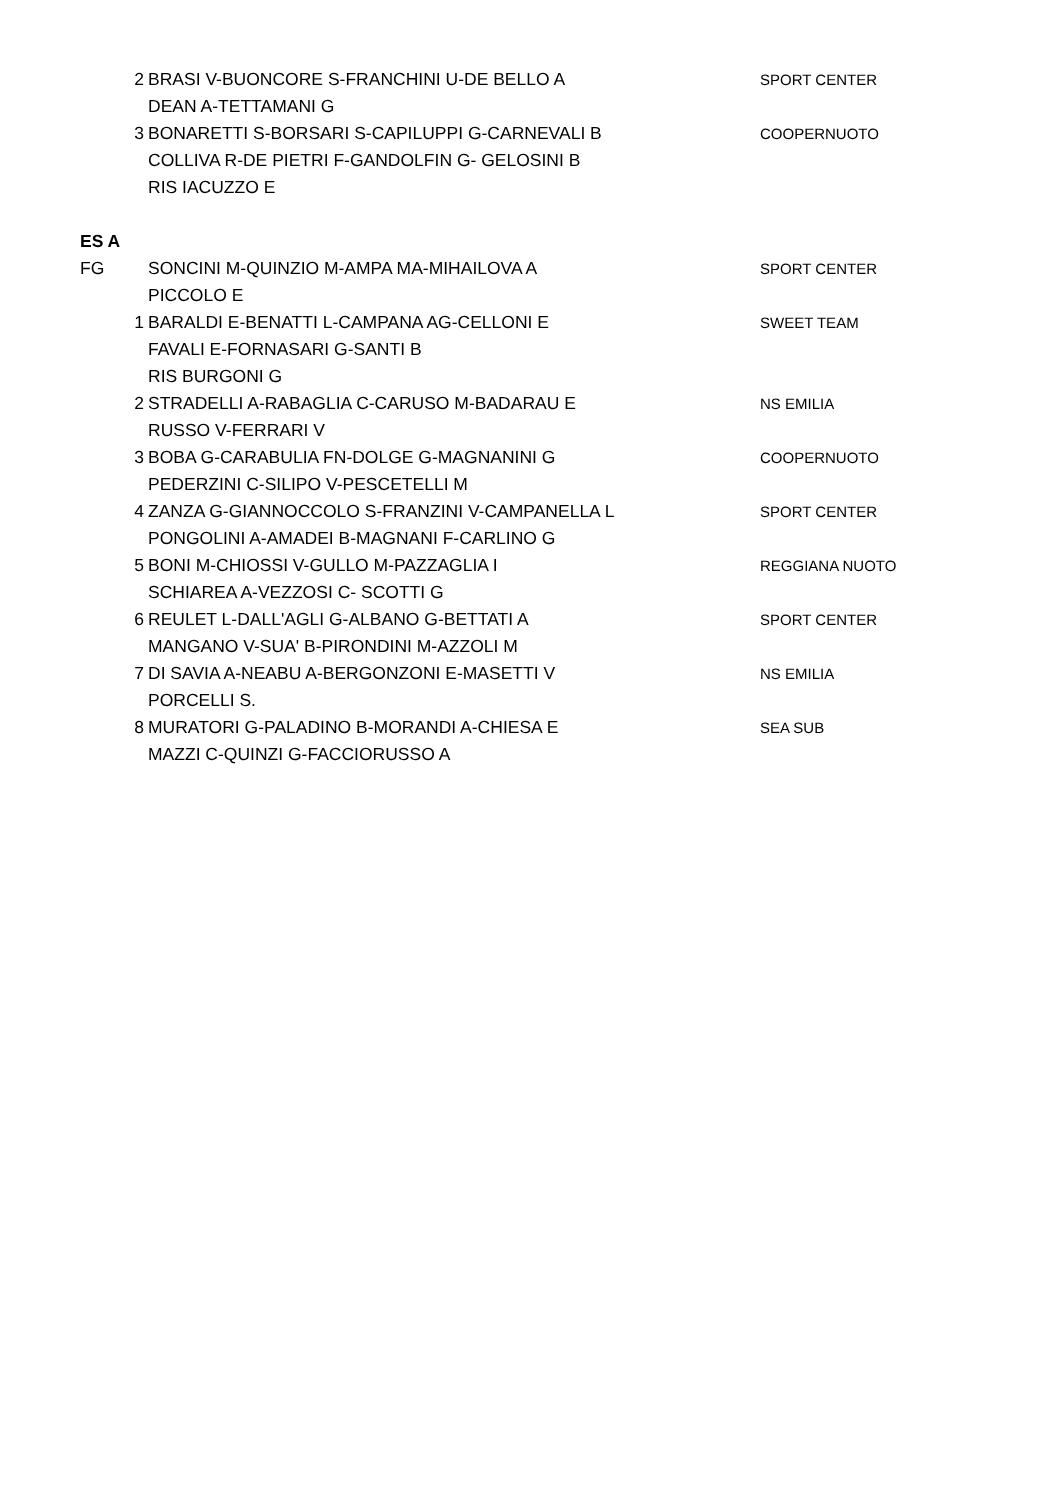| 2 | BRASI V-BUONCORE S-FRANCHINI U-DE BELLO A | SPORT CENTER |
| | DEAN A-TETTAMANI G | |
| 3 | BONARETTI S-BORSARI S-CAPILUPPI G-CARNEVALI B | COOPERNUOTO |
| | COLLIVA R-DE PIETRI F-GANDOLFIN G- GELOSINI B | |
| | RIS IACUZZO E | |
| ES A | | |
| FG | SONCINI M-QUINZIO M-AMPA MA-MIHAILOVA A | SPORT CENTER |
| | PICCOLO E | |
| 1 | BARALDI E-BENATTI L-CAMPANA AG-CELLONI E | SWEET TEAM |
| | FAVALI E-FORNASARI G-SANTI B | |
| | RIS BURGONI G | |
| 2 | STRADELLI A-RABAGLIA C-CARUSO M-BADARAU E | NS EMILIA |
| | RUSSO V-FERRARI V | |
| 3 | BOBA G-CARABULIA FN-DOLGE G-MAGNANINI G | COOPERNUOTO |
| | PEDERZINI C-SILIPO V-PESCETELLI M | |
| 4 | ZANZA G-GIANNOCCOLO S-FRANZINI V-CAMPANELLA L | SPORT CENTER |
| | PONGOLINI A-AMADEI B-MAGNANI F-CARLINO G | |
| 5 | BONI M-CHIOSSI V-GULLO M-PAZZAGLIA I | REGGIANA NUOTO |
| | SCHIAREA A-VEZZOSI C- SCOTTI G | |
| 6 | REULET L-DALL'AGLI G-ALBANO G-BETTATI A | SPORT CENTER |
| | MANGANO V-SUA' B-PIRONDINI M-AZZOLI M | |
| 7 | DI SAVIA A-NEABU A-BERGONZONI E-MASETTI V | NS EMILIA |
| | PORCELLI S. | |
| 8 | MURATORI G-PALADINO B-MORANDI A-CHIESA E | SEA SUB |
| | MAZZI C-QUINZI G-FACCIORUSSO A | |